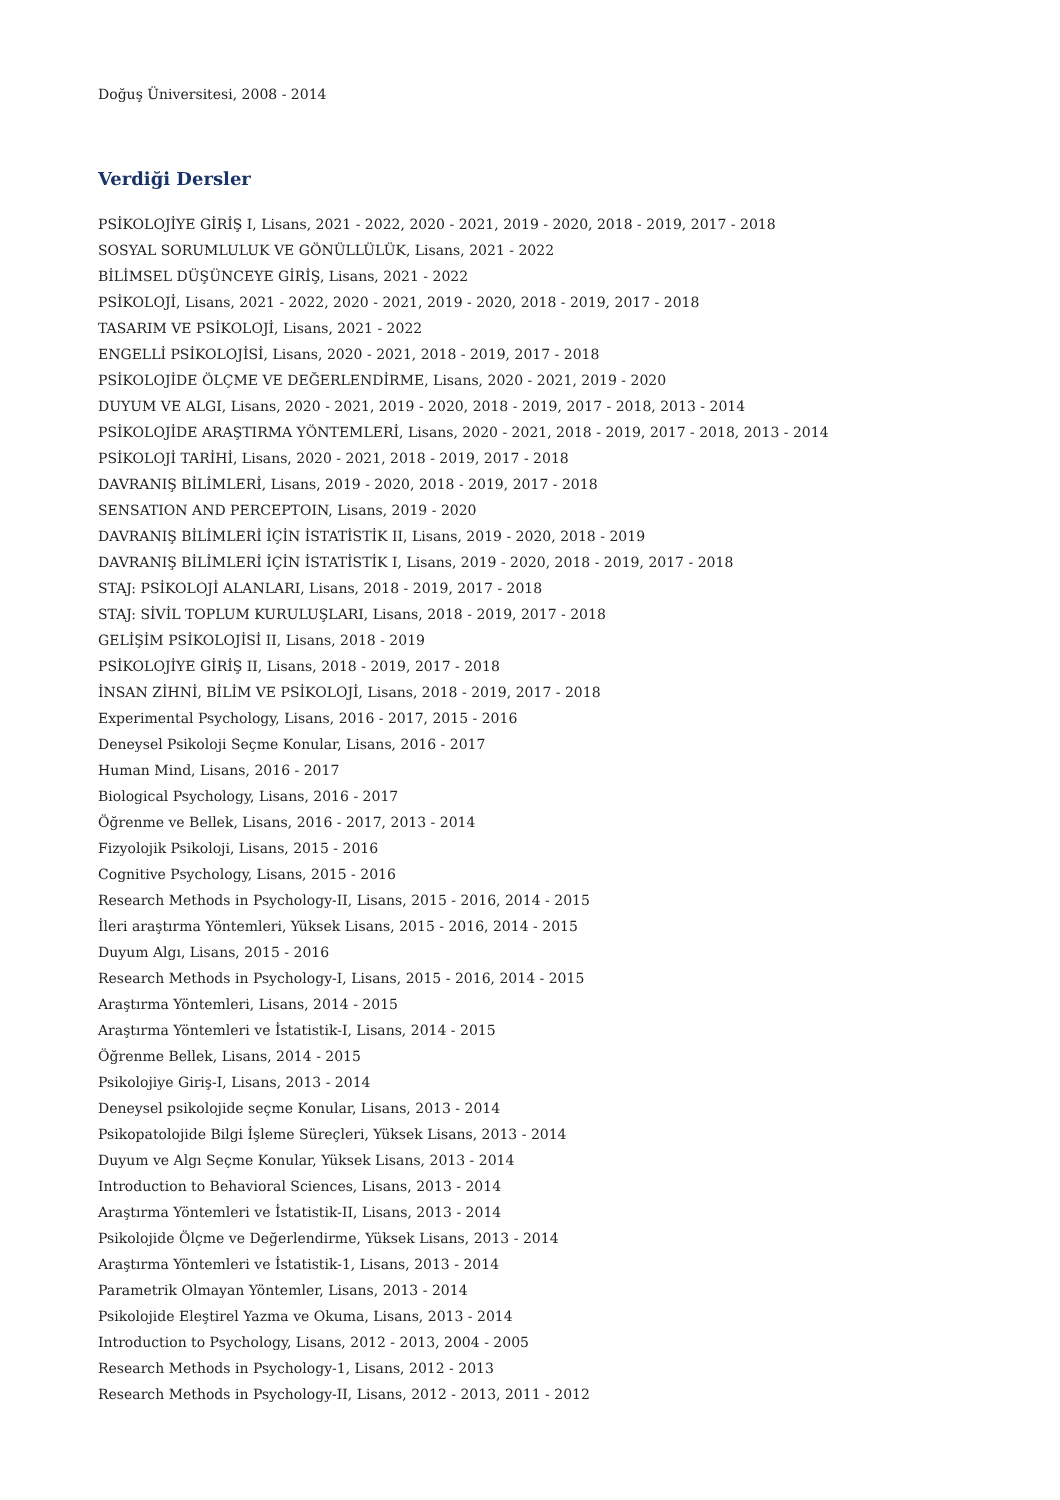Doğuş Üniversitesi, 2008 - 2014
Verdiği Dersler
PSİKOLOJİYE GİRİŞ I, Lisans, 2021 - 2022, 2020 - 2021, 2019 - 2020, 2018 - 2019, 2017 - 2018
SOSYAL SORUMLULUK VE GÖNÜLLÜLÜK, Lisans, 2021 - 2022
BİLİMSEL DÜŞÜNCEYE GİRİŞ, Lisans, 2021 - 2022
PSİKOLOJİ, Lisans, 2021 - 2022, 2020 - 2021, 2019 - 2020, 2018 - 2019, 2017 - 2018
TASARIM VE PSİKOLOJİ, Lisans, 2021 - 2022
ENGELLİ PSİKOLOJİSİ, Lisans, 2020 - 2021, 2018 - 2019, 2017 - 2018
PSİKOLOJİDE ÖLÇME VE DEĞERLENDİRME, Lisans, 2020 - 2021, 2019 - 2020
DUYUM VE ALGI, Lisans, 2020 - 2021, 2019 - 2020, 2018 - 2019, 2017 - 2018, 2013 - 2014
PSİKOLOJİDE ARAŞTIRMA YÖNTEMLERİ, Lisans, 2020 - 2021, 2018 - 2019, 2017 - 2018, 2013 - 2014
PSİKOLOJİ TARİHİ, Lisans, 2020 - 2021, 2018 - 2019, 2017 - 2018
DAVRANIŞ BİLİMLERİ, Lisans, 2019 - 2020, 2018 - 2019, 2017 - 2018
SENSATION AND PERCEPTOIN, Lisans, 2019 - 2020
DAVRANIŞ BİLİMLERİ İÇİN İSTATİSTİK II, Lisans, 2019 - 2020, 2018 - 2019
DAVRANIŞ BİLİMLERİ İÇİN İSTATİSTİK I, Lisans, 2019 - 2020, 2018 - 2019, 2017 - 2018
STAJ: PSİKOLOJİ ALANLARI, Lisans, 2018 - 2019, 2017 - 2018
STAJ: SİVİL TOPLUM KURULUŞLARI, Lisans, 2018 - 2019, 2017 - 2018
GELİŞİM PSİKOLOJİSİ II, Lisans, 2018 - 2019
PSİKOLOJİYE GİRİŞ II, Lisans, 2018 - 2019, 2017 - 2018
İNSAN ZİHNİ, BİLİM VE PSİKOLOJİ, Lisans, 2018 - 2019, 2017 - 2018
Experimental Psychology, Lisans, 2016 - 2017, 2015 - 2016
Deneysel Psikoloji Seçme Konular, Lisans, 2016 - 2017
Human Mind, Lisans, 2016 - 2017
Biological Psychology, Lisans, 2016 - 2017
Öğrenme ve Bellek, Lisans, 2016 - 2017, 2013 - 2014
Fizyolojik Psikoloji, Lisans, 2015 - 2016
Cognitive Psychology, Lisans, 2015 - 2016
Research Methods in Psychology-II, Lisans, 2015 - 2016, 2014 - 2015
İleri araştırma Yöntemleri, Yüksek Lisans, 2015 - 2016, 2014 - 2015
Duyum Algı, Lisans, 2015 - 2016
Research Methods in Psychology-I, Lisans, 2015 - 2016, 2014 - 2015
Araştırma Yöntemleri, Lisans, 2014 - 2015
Araştırma Yöntemleri ve İstatistik-I, Lisans, 2014 - 2015
Öğrenme Bellek, Lisans, 2014 - 2015
Psikolojiye Giriş-I, Lisans, 2013 - 2014
Deneysel psikolojide seçme Konular, Lisans, 2013 - 2014
Psikopatolojide Bilgi İşleme Süreçleri, Yüksek Lisans, 2013 - 2014
Duyum ve Algı Seçme Konular, Yüksek Lisans, 2013 - 2014
Introduction to Behavioral Sciences, Lisans, 2013 - 2014
Araştırma Yöntemleri ve İstatistik-II, Lisans, 2013 - 2014
Psikolojide Ölçme ve Değerlendirme, Yüksek Lisans, 2013 - 2014
Araştırma Yöntemleri ve İstatistik-1, Lisans, 2013 - 2014
Parametrik Olmayan Yöntemler, Lisans, 2013 - 2014
Psikolojide Eleştirel Yazma ve Okuma, Lisans, 2013 - 2014
Introduction to Psychology, Lisans, 2012 - 2013, 2004 - 2005
Research Methods in Psychology-1, Lisans, 2012 - 2013
Research Methods in Psychology-II, Lisans, 2012 - 2013, 2011 - 2012